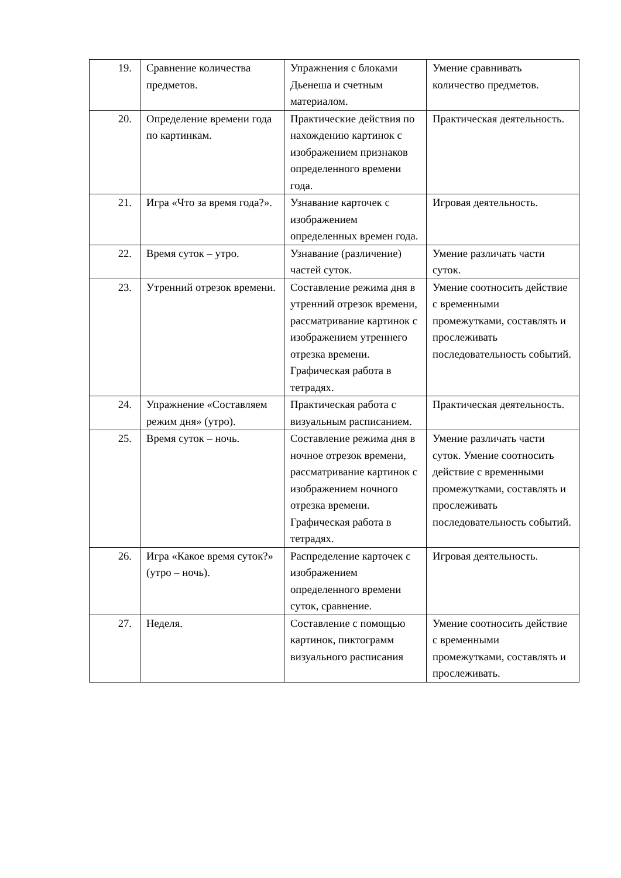| 19. | Сравнение количества предметов. | Упражнения с блоками Дьенеша и счетным материалом. | Умение сравнивать количество предметов. |
| 20. | Определение времени года по картинкам. | Практические действия по нахождению картинок с изображением признаков определенного времени года. | Практическая деятельность. |
| 21. | Игра «Что за время года?». | Узнавание карточек с изображением определенных времен года. | Игровая деятельность. |
| 22. | Время суток – утро. | Узнавание (различение) частей суток. | Умение различать части суток. |
| 23. | Утренний отрезок времени. | Составление режима дня в утренний отрезок времени, рассматривание картинок с изображением утреннего отрезка времени. Графическая работа в тетрадях. | Умение соотносить действие с временными промежутками, составлять и прослеживать последовательность событий. |
| 24. | Упражнение «Составляем режим дня» (утро). | Практическая работа с визуальным расписанием. | Практическая деятельность. |
| 25. | Время суток – ночь. | Составление режима дня в ночное отрезок времени, рассматривание картинок с изображением ночного отрезка времени. Графическая работа в тетрадях. | Умение различать части суток. Умение соотносить действие с временными промежутками, составлять и прослеживать последовательность событий. |
| 26. | Игра «Какое время суток?» (утро – ночь). | Распределение карточек с изображением определенного времени суток, сравнение. | Игровая деятельность. |
| 27. | Неделя. | Составление с помощью картинок, пиктограмм визуального расписания | Умение соотносить действие с временными промежутками, составлять и прослеживать. |